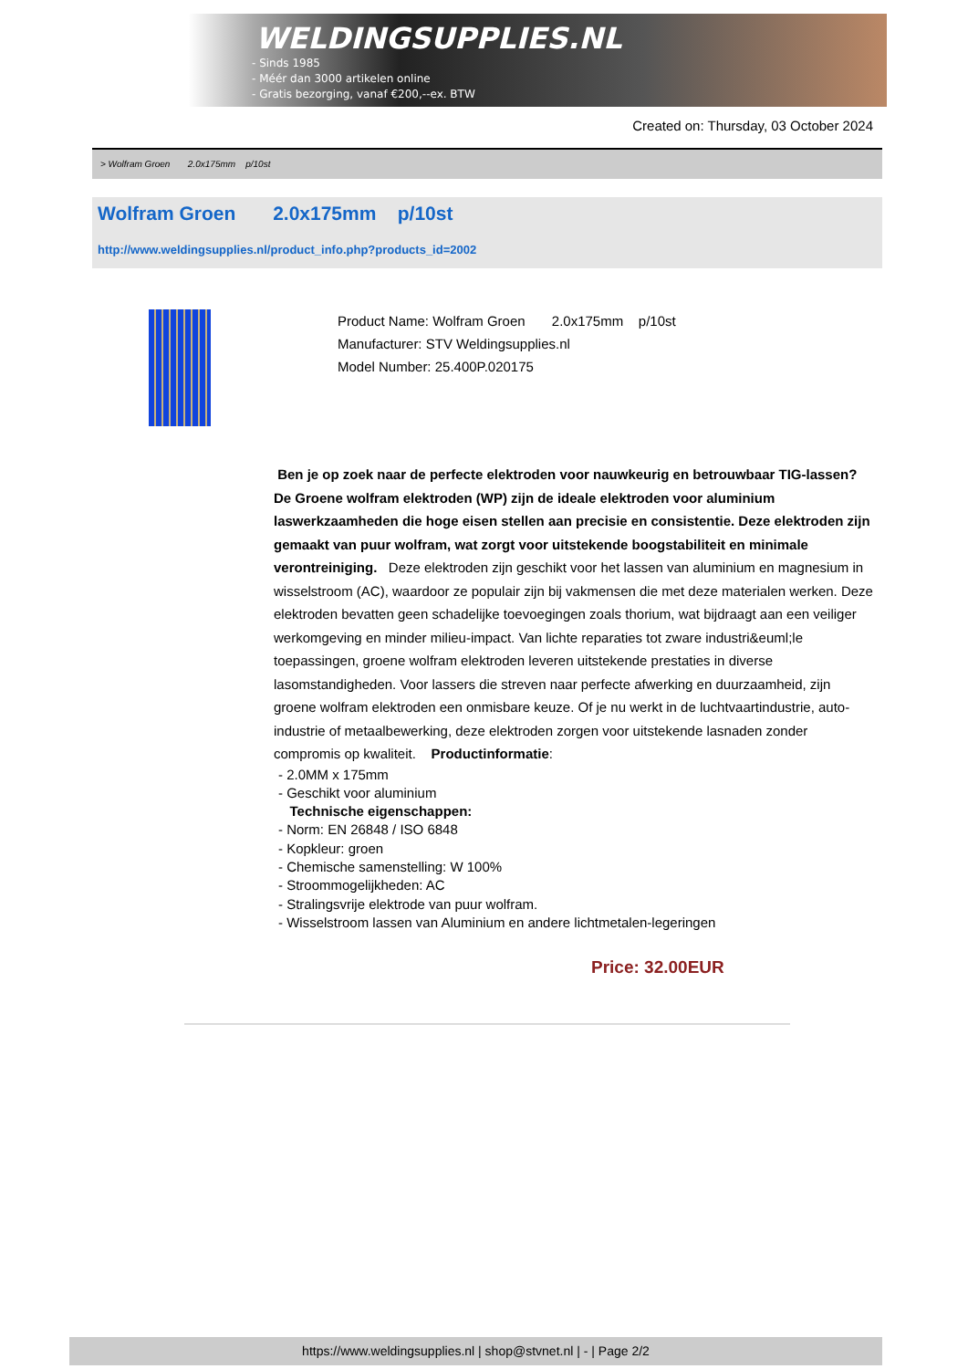WELDINGSUPPLIES.NL
- Sinds 1985
- Méér dan 3000 artikelen online
- Gratis bezorging, vanaf €200,--ex. BTW
Created on: Thursday, 03 October 2024
> Wolfram Groen 2.0x175mm p/10st
Wolfram Groen 2.0x175mm p/10st
http://www.weldingsupplies.nl/product_info.php?products_id=2002
Product Name: Wolfram Groen 2.0x175mm p/10st
Manufacturer: STV Weldingsupplies.nl
Model Number: 25.400P.020175
Ben je op zoek naar de perfecte elektroden voor nauwkeurig en betrouwbaar TIG-lassen? De Groene wolfram elektroden (WP) zijn de ideale elektroden voor aluminium laswerkzaamheden die hoge eisen stellen aan precisie en consistentie. Deze elektroden zijn gemaakt van puur wolfram, wat zorgt voor uitstekende boogstabiliteit en minimale verontreiniging. Deze elektroden zijn geschikt voor het lassen van aluminium en magnesium in wisselstroom (AC), waardoor ze populair zijn bij vakmensen die met deze materialen werken. Deze elektroden bevatten geen schadelijke toevoegingen zoals thorium, wat bijdraagt aan een veiliger werkomgeving en minder milieu-impact. Van lichte reparaties tot zware industri&euml;le toepassingen, groene wolfram elektroden leveren uitstekende prestaties in diverse lasomstandigheden. Voor lassers die streven naar perfecte afwerking en duurzaamheid, zijn groene wolfram elektroden een onmisbare keuze. Of je nu werkt in de luchtvaartindustrie, auto-industrie of metaalbewerking, deze elektroden zorgen voor uitstekende lasnaden zonder compromis op kwaliteit. Productinformatie:
- 2.0MM x 175mm
- Geschikt voor aluminium
Technische eigenschappen:
- Norm: EN 26848 / ISO 6848
- Kopkleur: groen
- Chemische samenstelling: W 100%
- Stroommogelijkheden: AC
- Stralingsvrije elektrode van puur wolfram.
- Wisselstroom lassen van Aluminium en andere lichtmetalen-legeringen
Price: 32.00EUR
https://www.weldingsupplies.nl | shop@stvnet.nl | - | Page 2/2